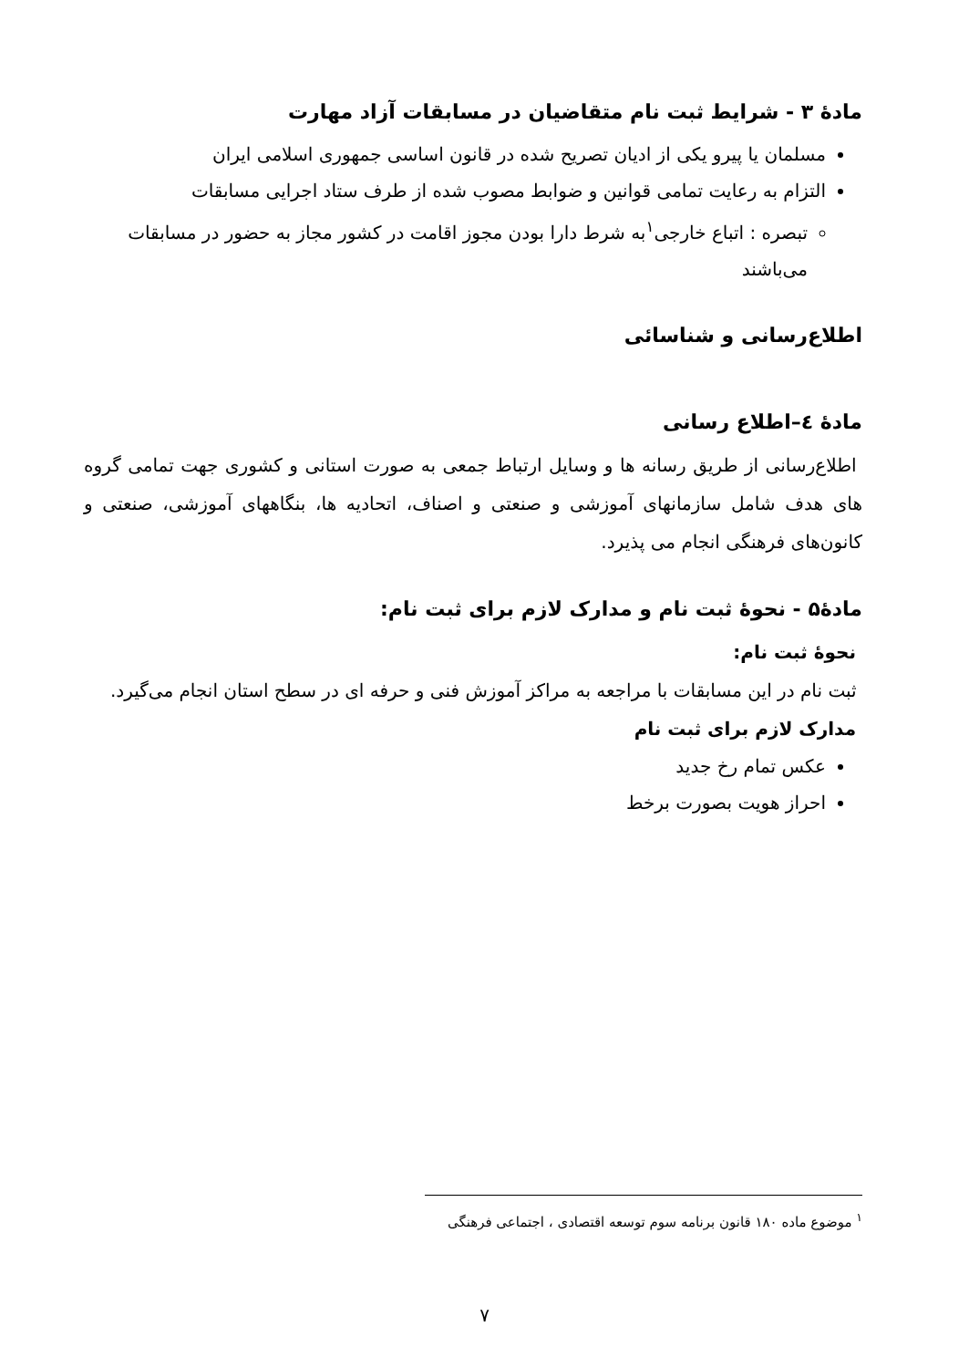مادهٔ ۳ - شرایط ثبت نام متقاضیان در مسابقات آزاد مهارت
مسلمان یا پیرو یکی از ادیان تصریح شده در قانون اساسی جمهوری اسلامی ایران
التزام به رعایت تمامی قوانین و ضوابط مصوب شده از طرف ستاد اجرایی مسابقات
تبصره : اتباع خارجی<sup>۱</sup>به شرط دارا بودن مجوز اقامت در کشور مجاز به حضور در مسابقات می‌باشند
اطلاع‌رسانی و شناسائی
مادهٔ ٤–اطلاع رسانی
اطلاع‌رسانی از طریق رسانه ها و وسایل ارتباط جمعی به صورت استانی و کشوری جهت تمامی گروه های هدف شامل سازمانهای آموزشی و صنعتی و اصناف، اتحادیه ها، بنگاههای آموزشی، صنعتی و کانون‌های فرهنگی انجام می پذیرد.
مادهٔ۵ - نحوهٔ ثبت نام و مدارک لازم برای ثبت نام:
نحوهٔ ثبت نام:
ثبت نام در این مسابقات با مراجعه به مراکز آموزش فنی و حرفه ای در سطح استان انجام می‌گیرد.
مدارک لازم برای ثبت نام
عکس تمام رخ جدید
احراز هویت بصورت برخط
<sup>۱</sup> موضوع ماده ۱۸۰ قانون برنامه سوم توسعه اقتصادی ، اجتماعی فرهنگی
۷